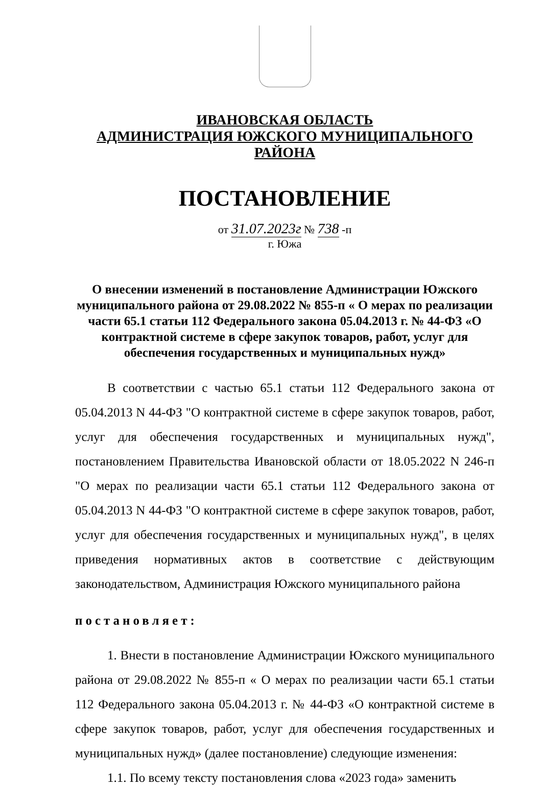ИВАНОВСКАЯ ОБЛАСТЬ
АДМИНИСТРАЦИЯ ЮЖСКОГО МУНИЦИПАЛЬНОГО РАЙОНА
ПОСТАНОВЛЕНИЕ
от 31.07.2023г № 738 -п
г. Южа
О внесении изменений в постановление Администрации Южского муниципального района от 29.08.2022 № 855-п « О мерах по реализации части 65.1 статьи 112 Федерального закона 05.04.2013 г. № 44-ФЗ «О контрактной системе в сфере закупок товаров, работ, услуг для обеспечения государственных и муниципальных нужд»
В соответствии с частью 65.1 статьи 112 Федерального закона от 05.04.2013 N 44-ФЗ "О контрактной системе в сфере закупок товаров, работ, услуг для обеспечения государственных и муниципальных нужд", постановлением Правительства Ивановской области от 18.05.2022 N 246-п "О мерах по реализации части 65.1 статьи 112 Федерального закона от 05.04.2013 N 44-ФЗ "О контрактной системе в сфере закупок товаров, работ, услуг для обеспечения государственных и муниципальных нужд", в целях приведения нормативных актов в соответствие с действующим законодательством, Администрация Южского муниципального района
постановляет:
1. Внести в постановление Администрации Южского муниципального района от 29.08.2022 № 855-п « О мерах по реализации части 65.1 статьи 112 Федерального закона 05.04.2013 г. № 44-ФЗ «О контрактной системе в сфере закупок товаров, работ, услуг для обеспечения государственных и муниципальных нужд» (далее постановление) следующие изменения:
1.1. По всему тексту постановления слова «2023 года» заменить